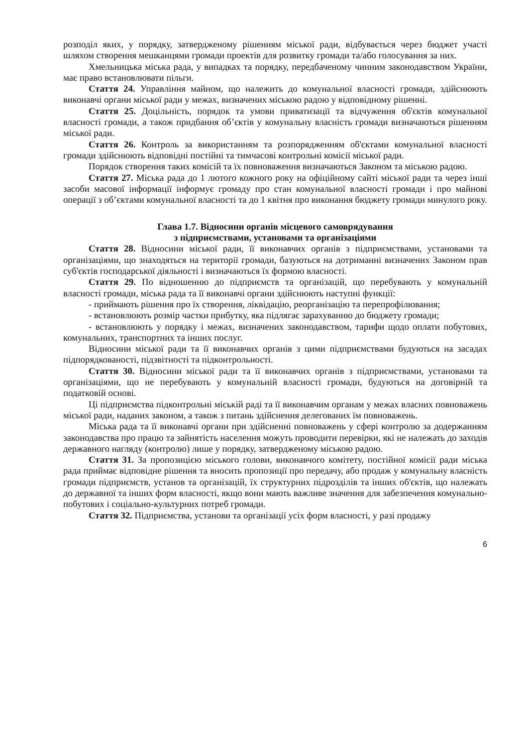розподіл яких, у порядку, затвердженому рішенням міської ради, відбувається через бюджет участі шляхом створення мешканцями громади проектів для розвитку громади та/або голосування за них.
Хмельницька міська рада, у випадках та порядку, передбаченому чинним законодавством України, має право встановлювати пільги.
Стаття 24. Управління майном, що належить до комунальної власності громади, здійснюють виконавчі органи міської ради у межах, визначених міською радою у відповідному рішенні.
Стаття 25. Доцільність, порядок та умови приватизації та відчуження об'єктів комунальної власності громади, а також придбання об’єктів у комунальну власність громади визначаються рішенням міської ради.
Стаття 26. Контроль за використанням та розпорядженням об'єктами комунальної власності громади здійснюють відповідні постійні та тимчасові контрольні комісії міської ради.
Порядок створення таких комісій та їх повноваження визначаються Законом та міською радою.
Стаття 27. Міська рада до 1 лютого кожного року на офіційному сайті міської ради та через інші засоби масової інформації інформує громаду про стан комунальної власності громади і про майнові операції з об’єктами комунальної власності та до 1 квітня про виконання бюджету громади минулого року.
Глава 1.7. Відносини органів місцевого самоврядування
з підприємствами, установами та організаціями
Стаття 28. Відносини міської ради, її виконавчих органів з підприємствами, установами та організаціями, що знаходяться на території громади, базуються на дотриманні визначених Законом прав суб'єктів господарської діяльності і визначаються їх формою власності.
Стаття 29. По відношенню до підприємств та організацій, що перебувають у комунальній власності громади, міська рада та її виконавчі органи здійснюють наступні функції:
- приймають рішення про їх створення, ліквідацію, реорганізацію та перепрофілювання;
- встановлюють розмір частки прибутку, яка підлягає зарахуванню до бюджету громади;
- встановлюють у порядку і межах, визначених законодавством, тарифи щодо оплати побутових, комунальних, транспортних та інших послуг.
Відносини міської ради та її виконавчих органів з цими підприємствами будуються на засадах підпорядкованості, підзвітності та підконтрольності.
Стаття 30. Відносини міської ради та її виконавчих органів з підприємствами, установами та організаціями, що не перебувають у комунальній власності громади, будуються на договірній та податковій основі.
Ці підприємства підконтрольні міській раді та її виконавчим органам у межах власних повноважень міської ради, наданих законом, а також з питань здійснення делегованих їм повноважень.
Міська рада та її виконавчі органи при здійсненні повноважень у сфері контролю за додержанням законодавства про працю та зайнятість населення можуть проводити перевірки, які не належать до заходів державного нагляду (контролю) лише у порядку, затвердженому міською радою.
Стаття 31. За пропозицією міського голови, виконавчого комітету, постійної комісії ради міська рада приймає відповідне рішення та вносить пропозиції про передачу, або продаж у комунальну власність громади підприємств, установ та організацій, їх структурних підрозділів та інших об'єктів, що належать до державної та інших форм власності, якщо вони мають важливе значення для забезпечення комунально-побутових і соціально-культурних потреб громади.
Стаття 32. Підприємства, установи та організації усіх форм власності, у разі продажу
6